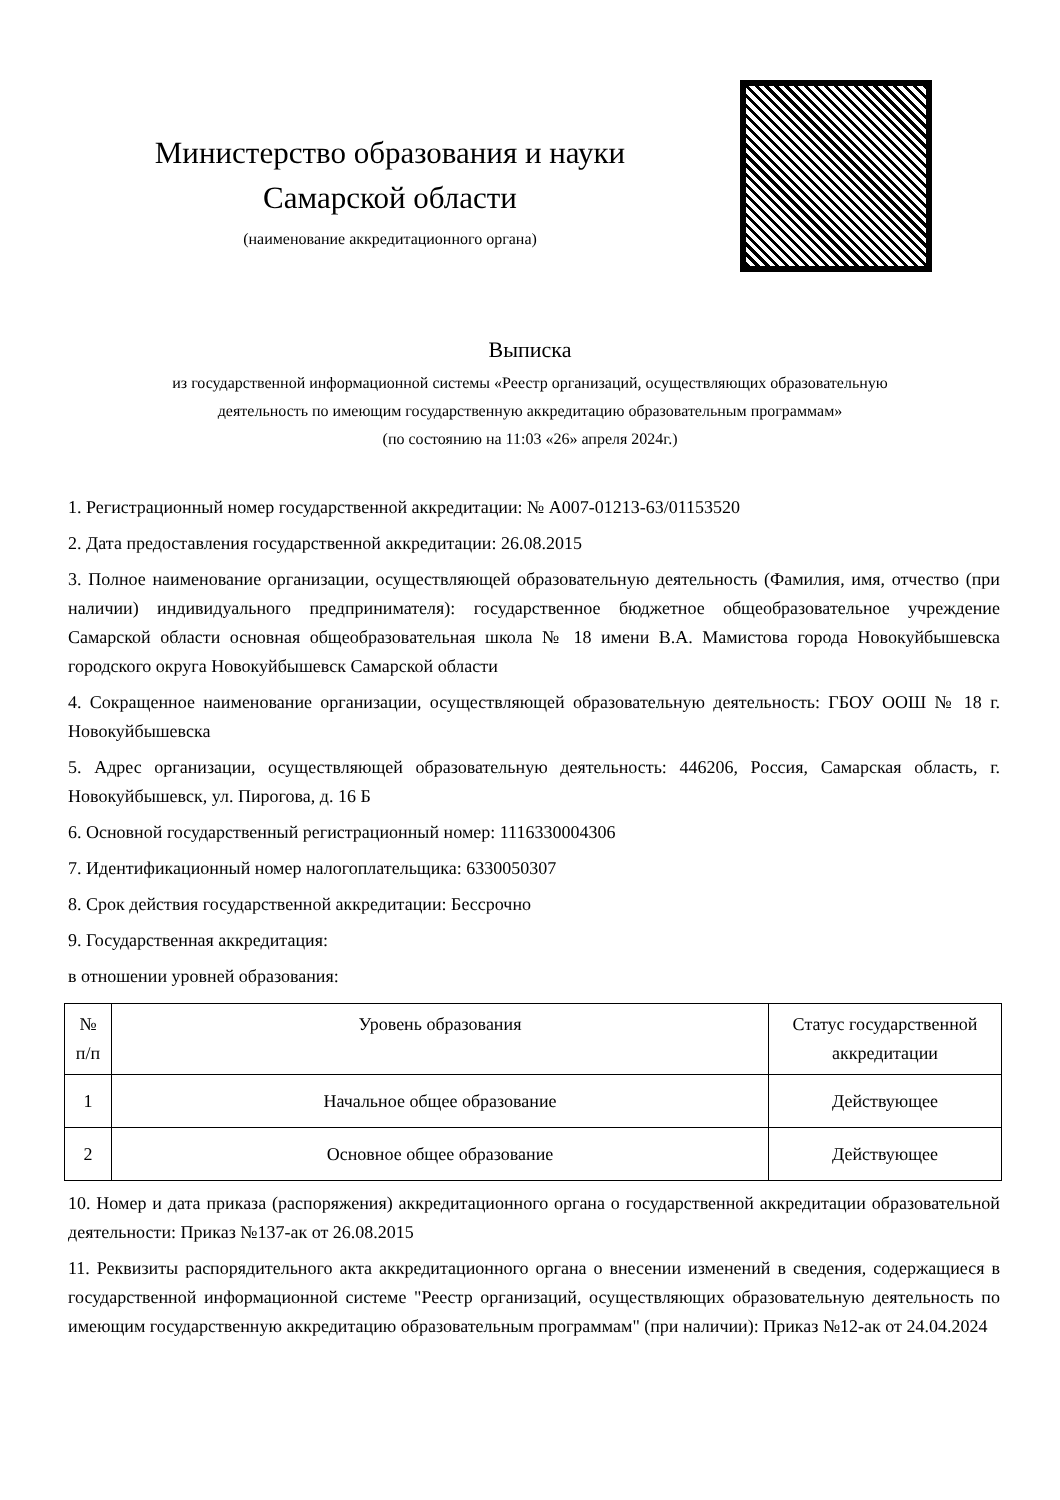Министерство образования и науки
Самарской области
(наименование аккредитационного органа)
Выписка
из государственной информационной системы «Реестр организаций, осуществляющих образовательную
деятельность по имеющим государственную аккредитацию образовательным программам»
(по состоянию на 11:03 «26» апреля 2024г.)
1. Регистрационный номер государственной аккредитации: № А007-01213-63/01153520
2. Дата предоставления государственной аккредитации: 26.08.2015
3. Полное наименование организации, осуществляющей образовательную деятельность (Фамилия, имя, отчество (при наличии) индивидуального предпринимателя): государственное бюджетное общеобразовательное учреждение Самарской области основная общеобразовательная школа № 18 имени В.А. Мамистова города Новокуйбышевска городского округа Новокуйбышевск Самарской области
4. Сокращенное наименование организации, осуществляющей образовательную деятельность: ГБОУ ООШ № 18 г. Новокуйбышевска
5. Адрес организации, осуществляющей образовательную деятельность: 446206, Россия, Самарская область, г. Новокуйбышевск, ул. Пирогова, д. 16 Б
6. Основной государственный регистрационный номер: 1116330004306
7. Идентификационный номер налогоплательщика: 6330050307
8. Срок действия государственной аккредитации: Бессрочно
9. Государственная аккредитация:
в отношении уровней образования:
| № п/п | Уровень образования | Статус государственной аккредитации |
| --- | --- | --- |
| 1 | Начальное общее образование | Действующее |
| 2 | Основное общее образование | Действующее |
10. Номер и дата приказа (распоряжения) аккредитационного органа о государственной аккредитации образовательной деятельности: Приказ №137-ак от 26.08.2015
11. Реквизиты распорядительного акта аккредитационного органа о внесении изменений в сведения, содержащиеся в государственной информационной системе "Реестр организаций, осуществляющих образовательную деятельность по имеющим государственную аккредитацию образовательным программам" (при наличии): Приказ №12-ак от 24.04.2024